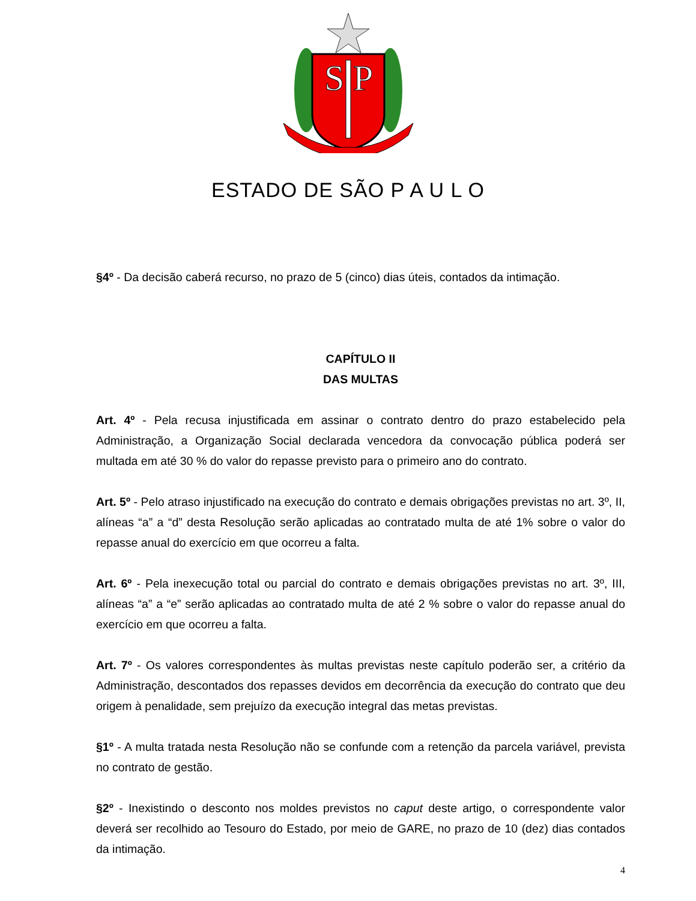S
P
ESTADO DE SÃO P A U L O
§4º - Da decisão caberá recurso, no prazo de 5 (cinco) dias úteis, contados da intimação.
CAPÍTULO II
DAS MULTAS
Art. 4º - Pela recusa injustificada em assinar o contrato dentro do prazo estabelecido pela Administração, a Organização Social declarada vencedora da convocação pública poderá ser multada em até 30 % do valor do repasse previsto para o primeiro ano do contrato.
Art. 5º - Pelo atraso injustificado na execução do contrato e demais obrigações previstas no art. 3º, II, alíneas “a” a “d” desta Resolução serão aplicadas ao contratado multa de até 1% sobre o valor do repasse anual do exercício em que ocorreu a falta.
Art. 6º - Pela inexecução total ou parcial do contrato e demais obrigações previstas no art. 3º, III, alíneas “a” a “e” serão aplicadas ao contratado multa de até 2 % sobre o valor do repasse anual do exercício em que ocorreu a falta.
Art. 7º - Os valores correspondentes às multas previstas neste capítulo poderão ser, a critério da Administração, descontados dos repasses devidos em decorrência da execução do contrato que deu origem à penalidade, sem prejuízo da execução integral das metas previstas.
§1º - A multa tratada nesta Resolução não se confunde com a retenção da parcela variável, prevista no contrato de gestão.
§2º - Inexistindo o desconto nos moldes previstos no caput deste artigo, o correspondente valor deverá ser recolhido ao Tesouro do Estado, por meio de GARE, no prazo de 10 (dez) dias contados da intimação.
4